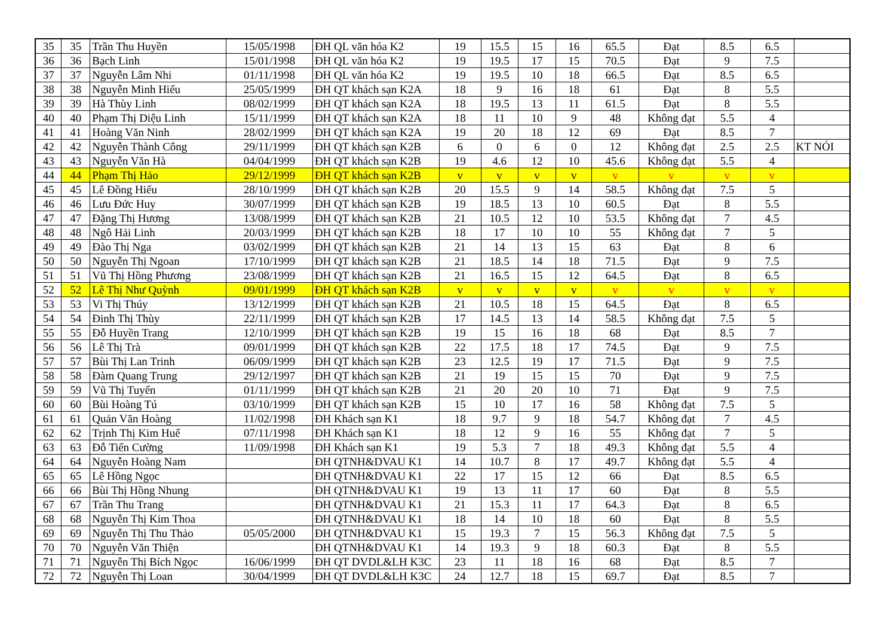| 35 | 35 | Trần Thu Huyền | 15/05/1998 | ĐH QL văn hóa K2 | 19 | 15.5 | 15 | 16 | 65.5 | Đạt | 8.5 | 6.5 | |
| 36 | 36 | Bạch Linh | 15/01/1998 | ĐH QL văn hóa K2 | 19 | 19.5 | 17 | 15 | 70.5 | Đạt | 9 | 7.5 | |
| 37 | 37 | Nguyễn Lâm Nhi | 01/11/1998 | ĐH QL văn hóa K2 | 19 | 19.5 | 10 | 18 | 66.5 | Đạt | 8.5 | 6.5 | |
| 38 | 38 | Nguyễn Minh Hiếu | 25/05/1999 | ĐH QT khách sạn K2A | 18 | 9 | 16 | 18 | 61 | Đạt | 8 | 5.5 | |
| 39 | 39 | Hà Thùy Linh | 08/02/1999 | ĐH QT khách sạn K2A | 18 | 19.5 | 13 | 11 | 61.5 | Đạt | 8 | 5.5 | |
| 40 | 40 | Phạm Thị Diệu Linh | 15/11/1999 | ĐH QT khách sạn K2A | 18 | 11 | 10 | 9 | 48 | Không đạt | 5.5 | 4 | |
| 41 | 41 | Hoàng Văn Ninh | 28/02/1999 | ĐH QT khách sạn K2A | 19 | 20 | 18 | 12 | 69 | Đạt | 8.5 | 7 | |
| 42 | 42 | Nguyễn Thành Công | 29/11/1999 | ĐH QT khách sạn K2B | 6 | 0 | 6 | 0 | 12 | Không đạt | 2.5 | 2.5 | KT NÓI |
| 43 | 43 | Nguyễn Văn Hà | 04/04/1999 | ĐH QT khách sạn K2B | 19 | 4.6 | 12 | 10 | 45.6 | Không đạt | 5.5 | 4 | |
| 44 | 44 | Phạm Thị Hảo | 29/12/1999 | ĐH QT khách sạn K2B | v | v | v | v | v | v | v | v | |
| 45 | 45 | Lê Đồng Hiếu | 28/10/1999 | ĐH QT khách sạn K2B | 20 | 15.5 | 9 | 14 | 58.5 | Không đạt | 7.5 | 5 | |
| 46 | 46 | Lưu Đức Huy | 30/07/1999 | ĐH QT khách sạn K2B | 19 | 18.5 | 13 | 10 | 60.5 | Đạt | 8 | 5.5 | |
| 47 | 47 | Đặng Thị Hương | 13/08/1999 | ĐH QT khách sạn K2B | 21 | 10.5 | 12 | 10 | 53.5 | Không đạt | 7 | 4.5 | |
| 48 | 48 | Ngô Hải Linh | 20/03/1999 | ĐH QT khách sạn K2B | 18 | 17 | 10 | 10 | 55 | Không đạt | 7 | 5 | |
| 49 | 49 | Đào Thị Nga | 03/02/1999 | ĐH QT khách sạn K2B | 21 | 14 | 13 | 15 | 63 | Đạt | 8 | 6 | |
| 50 | 50 | Nguyễn Thị Ngoan | 17/10/1999 | ĐH QT khách sạn K2B | 21 | 18.5 | 14 | 18 | 71.5 | Đạt | 9 | 7.5 | |
| 51 | 51 | Vũ Thị Hồng Phương | 23/08/1999 | ĐH QT khách sạn K2B | 21 | 16.5 | 15 | 12 | 64.5 | Đạt | 8 | 6.5 | |
| 52 | 52 | Lê Thị Như Quỳnh | 09/01/1999 | ĐH QT khách sạn K2B | v | v | v | v | v | v | v | v | |
| 53 | 53 | Vi Thị Thúy | 13/12/1999 | ĐH QT khách sạn K2B | 21 | 10.5 | 18 | 15 | 64.5 | Đạt | 8 | 6.5 | |
| 54 | 54 | Đinh Thị Thùy | 22/11/1999 | ĐH QT khách sạn K2B | 17 | 14.5 | 13 | 14 | 58.5 | Không đạt | 7.5 | 5 | |
| 55 | 55 | Đỗ Huyền Trang | 12/10/1999 | ĐH QT khách sạn K2B | 19 | 15 | 16 | 18 | 68 | Đạt | 8.5 | 7 | |
| 56 | 56 | Lê Thị Trà | 09/01/1999 | ĐH QT khách sạn K2B | 22 | 17.5 | 18 | 17 | 74.5 | Đạt | 9 | 7.5 | |
| 57 | 57 | Bùi Thị Lan Trinh | 06/09/1999 | ĐH QT khách sạn K2B | 23 | 12.5 | 19 | 17 | 71.5 | Đạt | 9 | 7.5 | |
| 58 | 58 | Đàm Quang Trung | 29/12/1997 | ĐH QT khách sạn K2B | 21 | 19 | 15 | 15 | 70 | Đạt | 9 | 7.5 | |
| 59 | 59 | Vũ Thị Tuyến | 01/11/1999 | ĐH QT khách sạn K2B | 21 | 20 | 20 | 10 | 71 | Đạt | 9 | 7.5 | |
| 60 | 60 | Bùi Hoàng Tú | 03/10/1999 | ĐH QT khách sạn K2B | 15 | 10 | 17 | 16 | 58 | Không đạt | 7.5 | 5 | |
| 61 | 61 | Quản Văn Hoàng | 11/02/1998 | ĐH Khách sạn K1 | 18 | 9.7 | 9 | 18 | 54.7 | Không đạt | 7 | 4.5 | |
| 62 | 62 | Trịnh Thị Kim Huế | 07/11/1998 | ĐH Khách sạn K1 | 18 | 12 | 9 | 16 | 55 | Không đạt | 7 | 5 | |
| 63 | 63 | Đỗ Tiến Cường | 11/09/1998 | ĐH Khách sạn K1 | 19 | 5.3 | 7 | 18 | 49.3 | Không đạt | 5.5 | 4 | |
| 64 | 64 | Nguyễn Hoàng Nam | | ĐH QTNH&DVAU K1 | 14 | 10.7 | 8 | 17 | 49.7 | Không đạt | 5.5 | 4 | |
| 65 | 65 | Lê Hồng Ngọc | | ĐH QTNH&DVAU K1 | 22 | 17 | 15 | 12 | 66 | Đạt | 8.5 | 6.5 | |
| 66 | 66 | Bùi Thị Hồng Nhung | | ĐH QTNH&DVAU K1 | 19 | 13 | 11 | 17 | 60 | Đạt | 8 | 5.5 | |
| 67 | 67 | Trần Thu Trang | | ĐH QTNH&DVAU K1 | 21 | 15.3 | 11 | 17 | 64.3 | Đạt | 8 | 6.5 | |
| 68 | 68 | Nguyễn Thị Kim Thoa | | ĐH QTNH&DVAU K1 | 18 | 14 | 10 | 18 | 60 | Đạt | 8 | 5.5 | |
| 69 | 69 | Nguyễn Thị Thu Thảo | 05/05/2000 | ĐH QTNH&DVAU K1 | 15 | 19.3 | 7 | 15 | 56.3 | Không đạt | 7.5 | 5 | |
| 70 | 70 | Nguyễn Văn Thiện | | ĐH QTNH&DVAU K1 | 14 | 19.3 | 9 | 18 | 60.3 | Đạt | 8 | 5.5 | |
| 71 | 71 | Nguyễn Thị Bích Ngọc | 16/06/1999 | ĐH QT DVDL&LH K3C | 23 | 11 | 18 | 16 | 68 | Đạt | 8.5 | 7 | |
| 72 | 72 | Nguyễn Thị Loan | 30/04/1999 | ĐH QT DVDL&LH K3C | 24 | 12.7 | 18 | 15 | 69.7 | Đạt | 8.5 | 7 | |